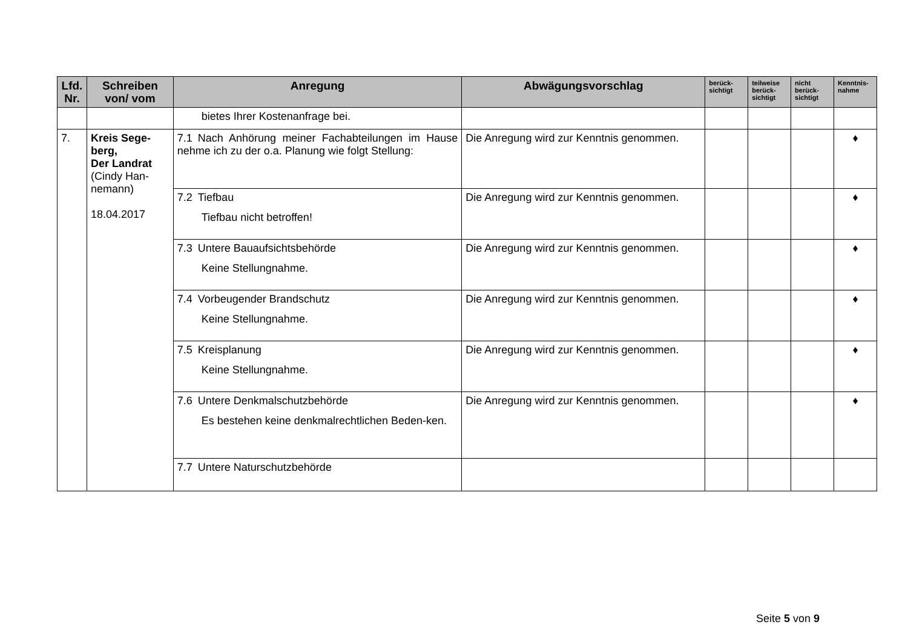| Lfd. Nr. | Schreiben von/ vom | Anregung | Abwägungsvorschlag | berück-sichtigt | teilweise berück-sichtigt | nicht berück-sichtigt | Kenntnis-nahme |
| --- | --- | --- | --- | --- | --- | --- | --- |
| | | bietes Ihrer Kostenanfrage bei. | | | | | |
| 7. | Kreis Sege-berg, Der Landrat (Cindy Han-nemann) 18.04.2017 | 7.1 Nach Anhörung meiner Fachabteilungen im Hause nehme ich zu der o.a. Planung wie folgt Stellung: | Die Anregung wird zur Kenntnis genommen. | | | | ♦ |
| | | 7.2 Tiefbau Tiefbau nicht betroffen! | Die Anregung wird zur Kenntnis genommen. | | | | ♦ |
| | | 7.3 Untere Bauaufsichtsbehörde Keine Stellungnahme. | Die Anregung wird zur Kenntnis genommen. | | | | ♦ |
| | | 7.4 Vorbeugender Brandschutz Keine Stellungnahme. | Die Anregung wird zur Kenntnis genommen. | | | | ♦ |
| | | 7.5 Kreisplanung Keine Stellungnahme. | Die Anregung wird zur Kenntnis genommen. | | | | ♦ |
| | | 7.6 Untere Denkmalschutzbehörde Es bestehen keine denkmalrechtlichen Beden-ken. | Die Anregung wird zur Kenntnis genommen. | | | | ♦ |
| | | 7.7 Untere Naturschutzbehörde | | | | | |
Seite 5 von 9